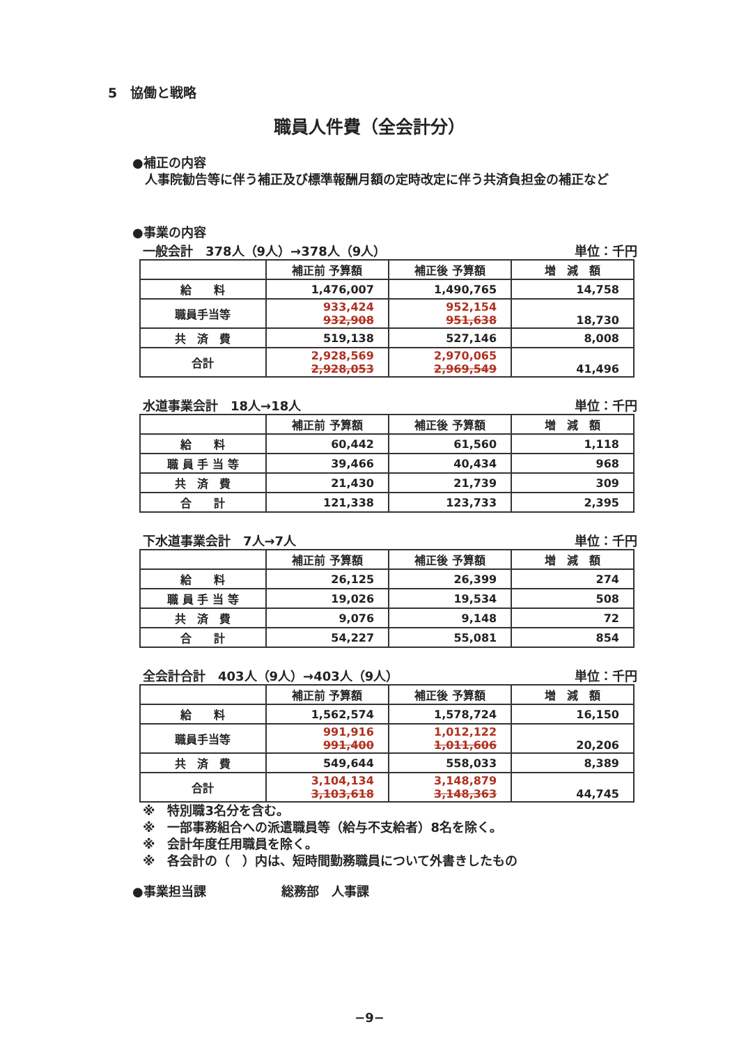5　協働と戦略
職員人件費（全会計分）
●補正の内容
　人事院勧告等に伴う補正及び標準報酬月額の定時改定に伴う共済負担金の補正など
●事業の内容
一般会計　378人（9人）→378人（9人） 単位：千円
| | 補正前 予算額 | 補正後 予算額 | 増 減 額 |
| --- | --- | --- | --- |
| 給 料 | 1,476,007 | 1,490,765 | 14,758 |
| 職員手当等 | 933,424 932,908 | 952,154 951,638 | 18,730 |
| 共 済 費 | 519,138 | 527,146 | 8,008 |
| 合計 | 2,928,569 2,928,053 | 2,970,065 2,969,549 | 41,496 |
水道事業会計　18人→18人 単位：千円
| | 補正前 予算額 | 補正後 予算額 | 増 減 額 |
| --- | --- | --- | --- |
| 給 料 | 60,442 | 61,560 | 1,118 |
| 職 員 手 当 等 | 39,466 | 40,434 | 968 |
| 共 済 費 | 21,430 | 21,739 | 309 |
| 合 計 | 121,338 | 123,733 | 2,395 |
下水道事業会計　7人→7人 単位：千円
| | 補正前 予算額 | 補正後 予算額 | 増 減 額 |
| --- | --- | --- | --- |
| 給 料 | 26,125 | 26,399 | 274 |
| 職 員 手 当 等 | 19,026 | 19,534 | 508 |
| 共 済 費 | 9,076 | 9,148 | 72 |
| 合 計 | 54,227 | 55,081 | 854 |
全会計合計　403人（9人）→403人（9人） 単位：千円
| | 補正前 予算額 | 補正後 予算額 | 増 減 額 |
| --- | --- | --- | --- |
| 給 料 | 1,562,574 | 1,578,724 | 16,150 |
| 職員手当等 | 991,916 991,400 | 1,012,122 1,011,606 | 20,206 |
| 共 済 費 | 549,644 | 558,033 | 8,389 |
| 合計 | 3,104,134 3,103,618 | 3,148,879 3,148,363 | 44,745 |
※　特別職3名分を含む。
※　一部事務組合への派遣職員等（給与不支給者）8名を除く。
※　会計年度任用職員を除く。
※　各会計の（　）内は、短時間勤務職員について外書きしたもの
●事業担当課　　　　　　総務部　人事課
−9−